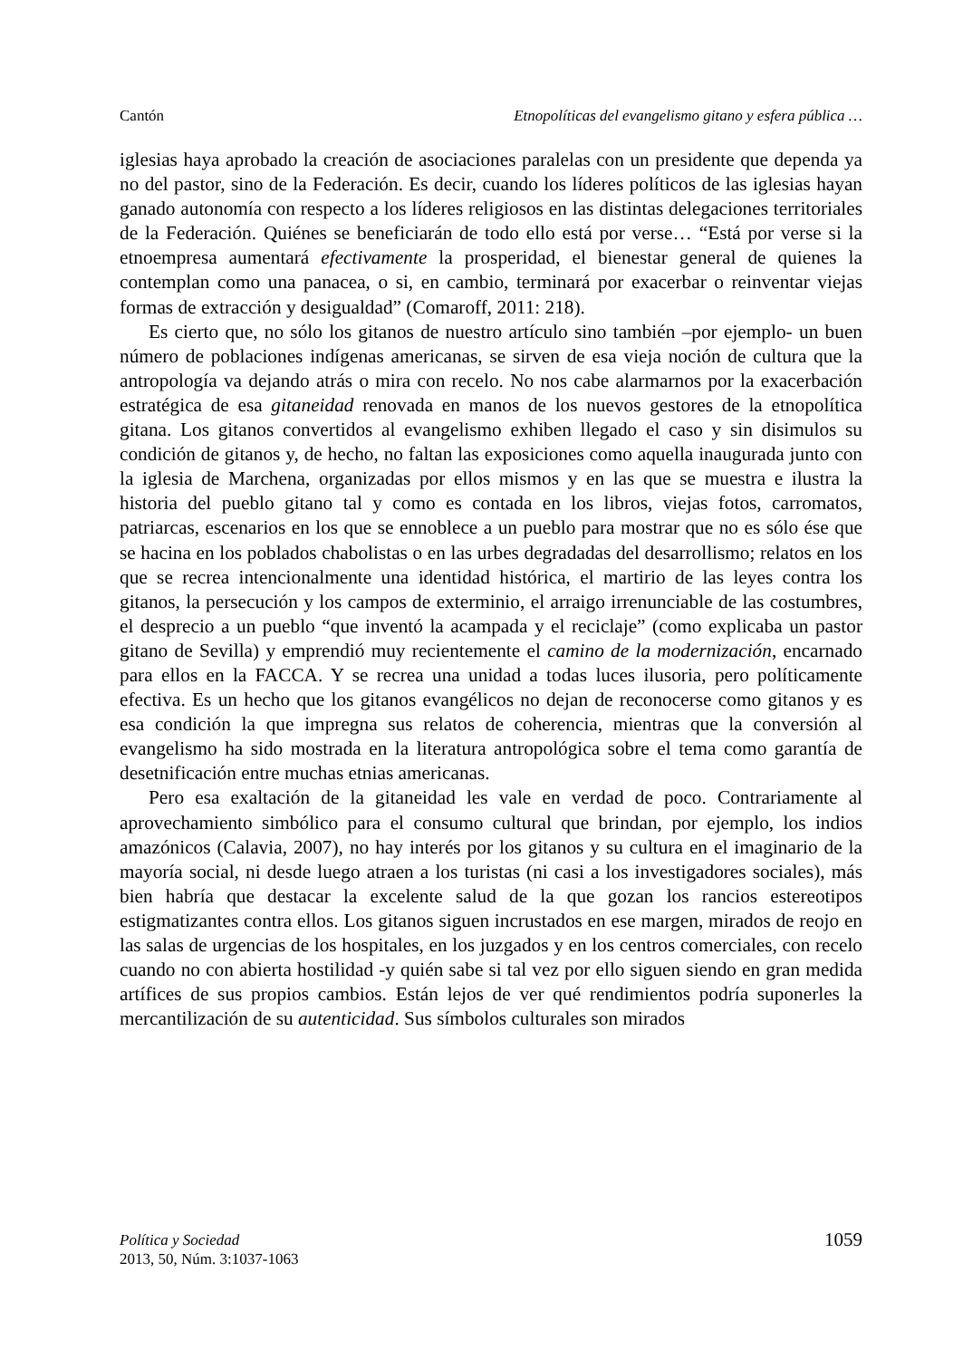Cantón Etnopolíticas del evangelismo gitano y esfera pública …
iglesias haya aprobado la creación de asociaciones paralelas con un presidente que dependa ya no del pastor, sino de la Federación. Es decir, cuando los líderes políticos de las iglesias hayan ganado autonomía con respecto a los líderes religiosos en las distintas delegaciones territoriales de la Federación. Quiénes se beneficiarán de todo ello está por verse… “Está por verse si la etnoempresa aumentará efectivamente la prosperidad, el bienestar general de quienes la contemplan como una panacea, o si, en cambio, terminará por exacerbar o reinventar viejas formas de extracción y desigualdad” (Comaroff, 2011: 218).
Es cierto que, no sólo los gitanos de nuestro artículo sino también –por ejemplo- un buen número de poblaciones indígenas americanas, se sirven de esa vieja noción de cultura que la antropología va dejando atrás o mira con recelo. No nos cabe alarmarnos por la exacerbación estratégica de esa gitaneidad renovada en manos de los nuevos gestores de la etnopolítica gitana. Los gitanos convertidos al evangelismo exhiben llegado el caso y sin disimulos su condición de gitanos y, de hecho, no faltan las exposiciones como aquella inaugurada junto con la iglesia de Marchena, organizadas por ellos mismos y en las que se muestra e ilustra la historia del pueblo gitano tal y como es contada en los libros, viejas fotos, carromatos, patriarcas, escenarios en los que se ennoblece a un pueblo para mostrar que no es sólo ése que se hacina en los poblados chabolistas o en las urbes degradadas del desarrollismo; relatos en los que se recrea intencionalmente una identidad histórica, el martirio de las leyes contra los gitanos, la persecución y los campos de exterminio, el arraigo irrenunciable de las costumbres, el desprecio a un pueblo “que inventó la acampada y el reciclaje” (como explicaba un pastor gitano de Sevilla) y emprendió muy recientemente el camino de la modernización, encarnado para ellos en la FACCA. Y se recrea una unidad a todas luces ilusoria, pero políticamente efectiva. Es un hecho que los gitanos evangélicos no dejan de reconocerse como gitanos y es esa condición la que impregna sus relatos de coherencia, mientras que la conversión al evangelismo ha sido mostrada en la literatura antropológica sobre el tema como garantía de desetnificación entre muchas etnias americanas.
Pero esa exaltación de la gitaneidad les vale en verdad de poco. Contrariamente al aprovechamiento simbólico para el consumo cultural que brindan, por ejemplo, los indios amazónicos (Calavia, 2007), no hay interés por los gitanos y su cultura en el imaginario de la mayoría social, ni desde luego atraen a los turistas (ni casi a los investigadores sociales), más bien habría que destacar la excelente salud de la que gozan los rancios estereotipos estigmatizantes contra ellos. Los gitanos siguen incrustados en ese margen, mirados de reojo en las salas de urgencias de los hospitales, en los juzgados y en los centros comerciales, con recelo cuando no con abierta hostilidad -y quién sabe si tal vez por ello siguen siendo en gran medida artífices de sus propios cambios. Están lejos de ver qué rendimientos podría suponerles la mercantilización de su autenticidad. Sus símbolos culturales son mirados
Política y Sociedad
2013, 50, Núm. 3:1037-1063
1059